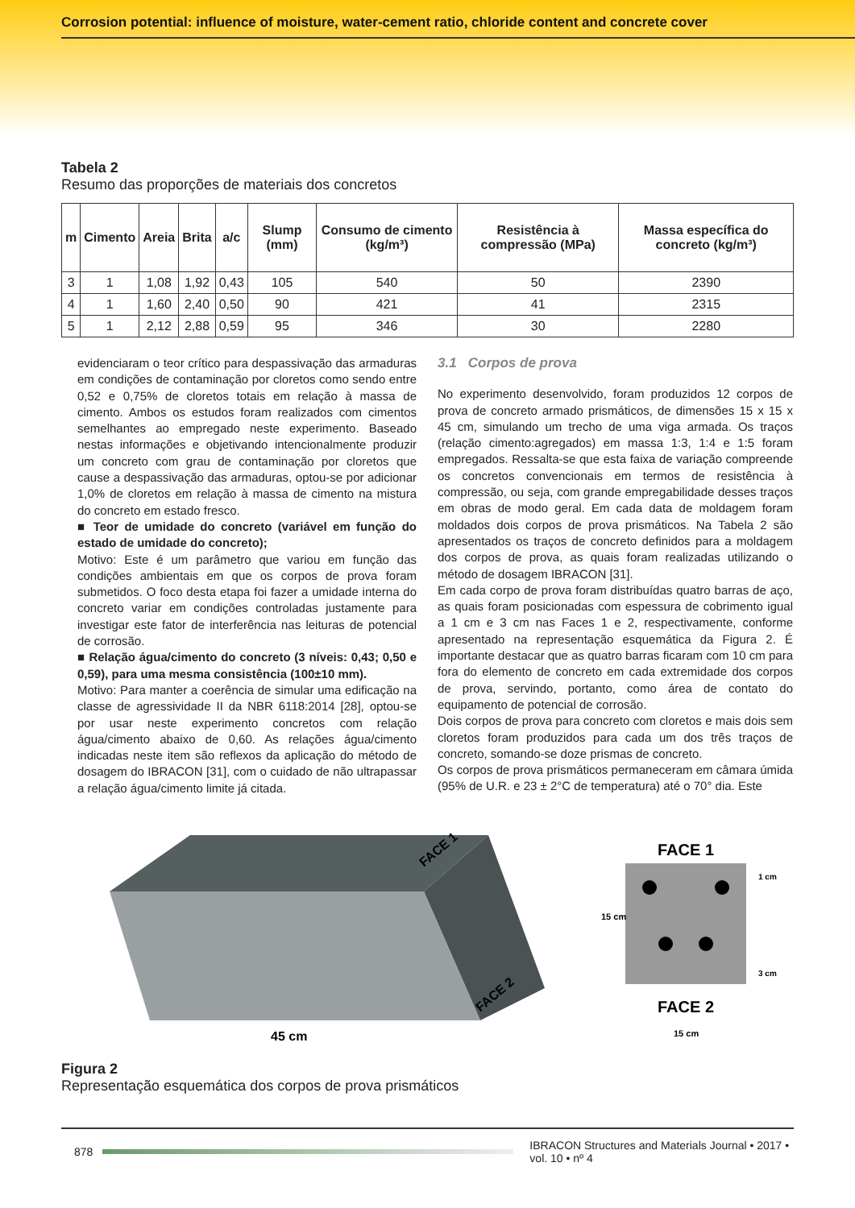Corrosion potential: influence of moisture, water-cement ratio, chloride content and concrete cover
Tabela 2
Resumo das proporções de materiais dos concretos
| m | Cimento | Areia | Brita | a/c | Slump (mm) | Consumo de cimento (kg/m³) | Resistência à compressão (MPa) | Massa específica do concreto (kg/m³) |
| --- | --- | --- | --- | --- | --- | --- | --- | --- |
| 3 | 1 | 1,08 | 1,92 | 0,43 | 105 | 540 | 50 | 2390 |
| 4 | 1 | 1,60 | 2,40 | 0,50 | 90 | 421 | 41 | 2315 |
| 5 | 1 | 2,12 | 2,88 | 0,59 | 95 | 346 | 30 | 2280 |
evidenciaram o teor crítico para despassivação das armaduras em condições de contaminação por cloretos como sendo entre 0,52 e 0,75% de cloretos totais em relação à massa de cimento. Ambos os estudos foram realizados com cimentos semelhantes ao empregado neste experimento. Baseado nestas informações e objetivando intencionalmente produzir um concreto com grau de contaminação por cloretos que cause a despassivação das armaduras, optou-se por adicionar 1,0% de cloretos em relação à massa de cimento na mistura do concreto em estado fresco.
■ Teor de umidade do concreto (variável em função do estado de umidade do concreto);
Motivo: Este é um parâmetro que variou em função das condições ambientais em que os corpos de prova foram submetidos. O foco desta etapa foi fazer a umidade interna do concreto variar em condições controladas justamente para investigar este fator de interferência nas leituras de potencial de corrosão.
■ Relação água/cimento do concreto (3 níveis: 0,43; 0,50 e 0,59), para uma mesma consistência (100±10 mm).
Motivo: Para manter a coerência de simular uma edificação na classe de agressividade II da NBR 6118:2014 [28], optou-se por usar neste experimento concretos com relação água/cimento abaixo de 0,60. As relações água/cimento indicadas neste item são reflexos da aplicação do método de dosagem do IBRACON [31], com o cuidado de não ultrapassar a relação água/cimento limite já citada.
3.1 Corpos de prova
No experimento desenvolvido, foram produzidos 12 corpos de prova de concreto armado prismáticos, de dimensões 15 x 15 x 45 cm, simulando um trecho de uma viga armada. Os traços (relação cimento:agregados) em massa 1:3, 1:4 e 1:5 foram empregados. Ressalta-se que esta faixa de variação compreende os concretos convencionais em termos de resistência à compressão, ou seja, com grande empregabilidade desses traços em obras de modo geral. Em cada data de moldagem foram moldados dois corpos de prova prismáticos. Na Tabela 2 são apresentados os traços de concreto definidos para a moldagem dos corpos de prova, as quais foram realizadas utilizando o método de dosagem IBRACON [31].
Em cada corpo de prova foram distribuídas quatro barras de aço, as quais foram posicionadas com espessura de cobrimento igual a 1 cm e 3 cm nas Faces 1 e 2, respectivamente, conforme apresentado na representação esquemática da Figura 2. É importante destacar que as quatro barras ficaram com 10 cm para fora do elemento de concreto em cada extremidade dos corpos de prova, servindo, portanto, como área de contato do equipamento de potencial de corrosão.
Dois corpos de prova para concreto com cloretos e mais dois sem cloretos foram produzidos para cada um dos três traços de concreto, somando-se doze prismas de concreto.
Os corpos de prova prismáticos permaneceram em câmara úmida (95% de U.R. e 23 ± 2°C de temperatura) até o 70° dia. Este
45 cm
FACE 1
FACE 2
FACE 1
FACE 2
15 cm
15 cm
1 cm
3 cm
Figura 2
Representação esquemática dos corpos de prova prismáticos
878
IBRACON Structures and Materials Journal • 2017 • vol. 10 • nº 4